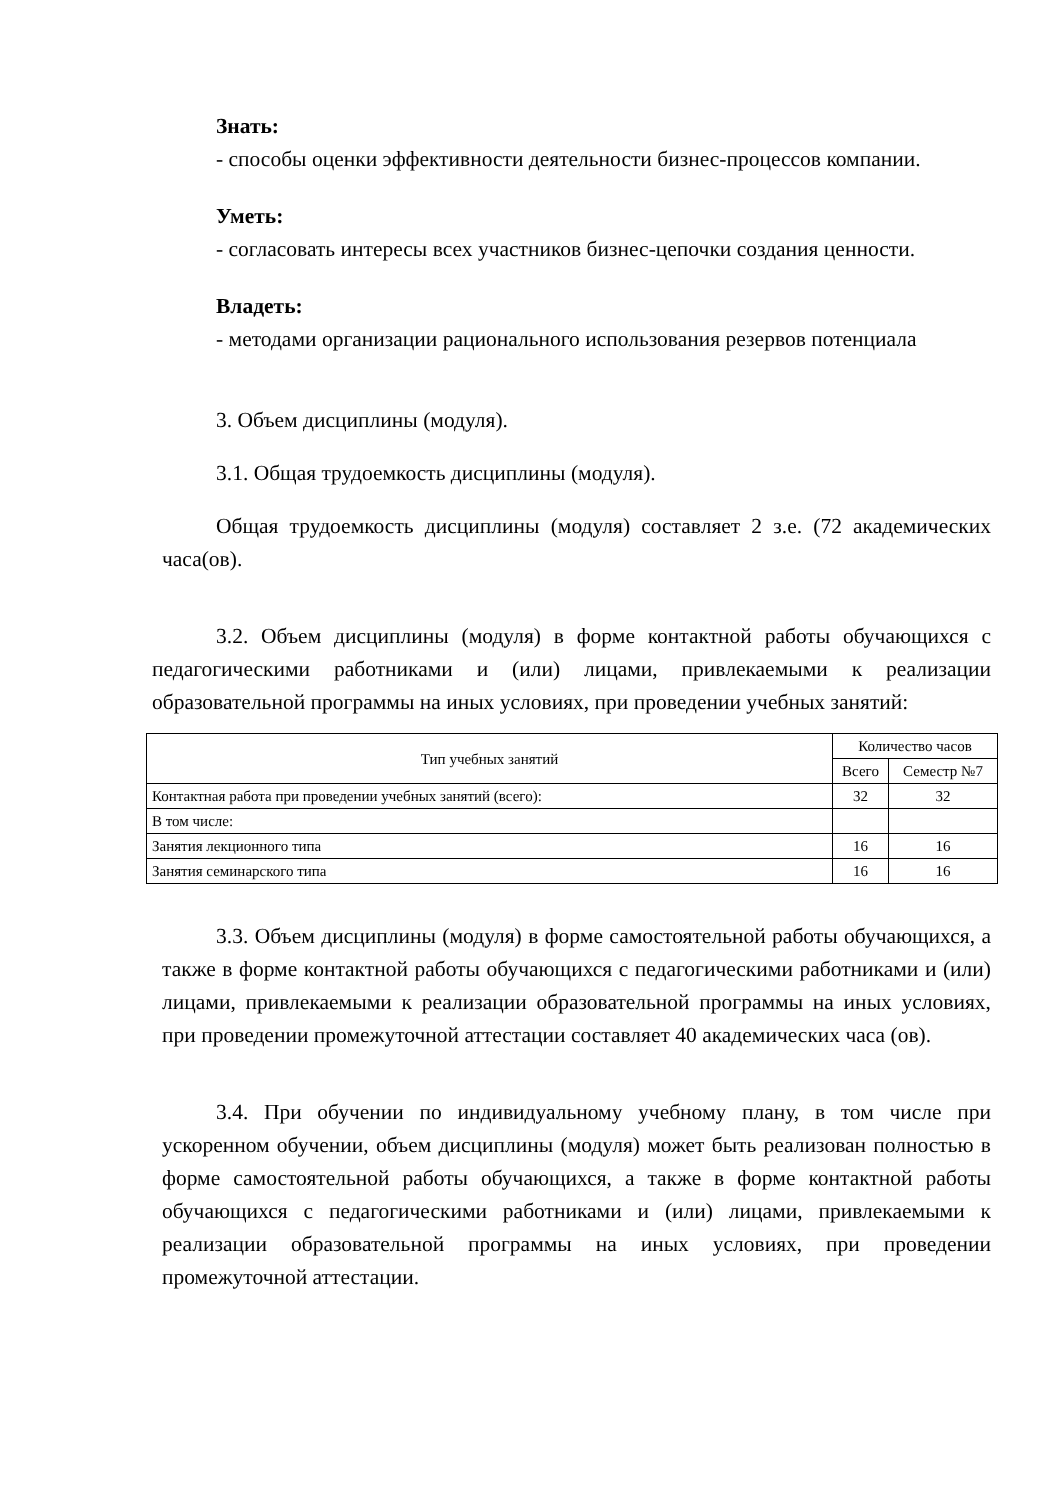Знать:
- способы оценки эффективности деятельности бизнес-процессов компании.
Уметь:
- согласовать интересы всех участников бизнес-цепочки создания ценности.
Владеть:
- методами организации рационального использования резервов потенциала
3. Объем дисциплины (модуля).
3.1. Общая трудоемкость дисциплины (модуля).
Общая трудоемкость дисциплины (модуля) составляет 2 з.е. (72 академических часа(ов).
3.2. Объем дисциплины (модуля) в форме контактной работы обучающихся с педагогическими работниками и (или) лицами, привлекаемыми к реализации образовательной программы на иных условиях, при проведении учебных занятий:
| Тип учебных занятий | Количество часов | |
| --- | --- | --- |
| | Всего | Семестр №7 |
| Контактная работа при проведении учебных занятий (всего): | 32 | 32 |
| В том числе: | | |
| Занятия лекционного типа | 16 | 16 |
| Занятия семинарского типа | 16 | 16 |
3.3. Объем дисциплины (модуля) в форме самостоятельной работы обучающихся, а также в форме контактной работы обучающихся с педагогическими работниками и (или) лицами, привлекаемыми к реализации образовательной программы на иных условиях, при проведении промежуточной аттестации составляет 40 академических часа (ов).
3.4. При обучении по индивидуальному учебному плану, в том числе при ускоренном обучении, объем дисциплины (модуля) может быть реализован полностью в форме самостоятельной работы обучающихся, а также в форме контактной работы обучающихся с педагогическими работниками и (или) лицами, привлекаемыми к реализации образовательной программы на иных условиях, при проведении промежуточной аттестации.